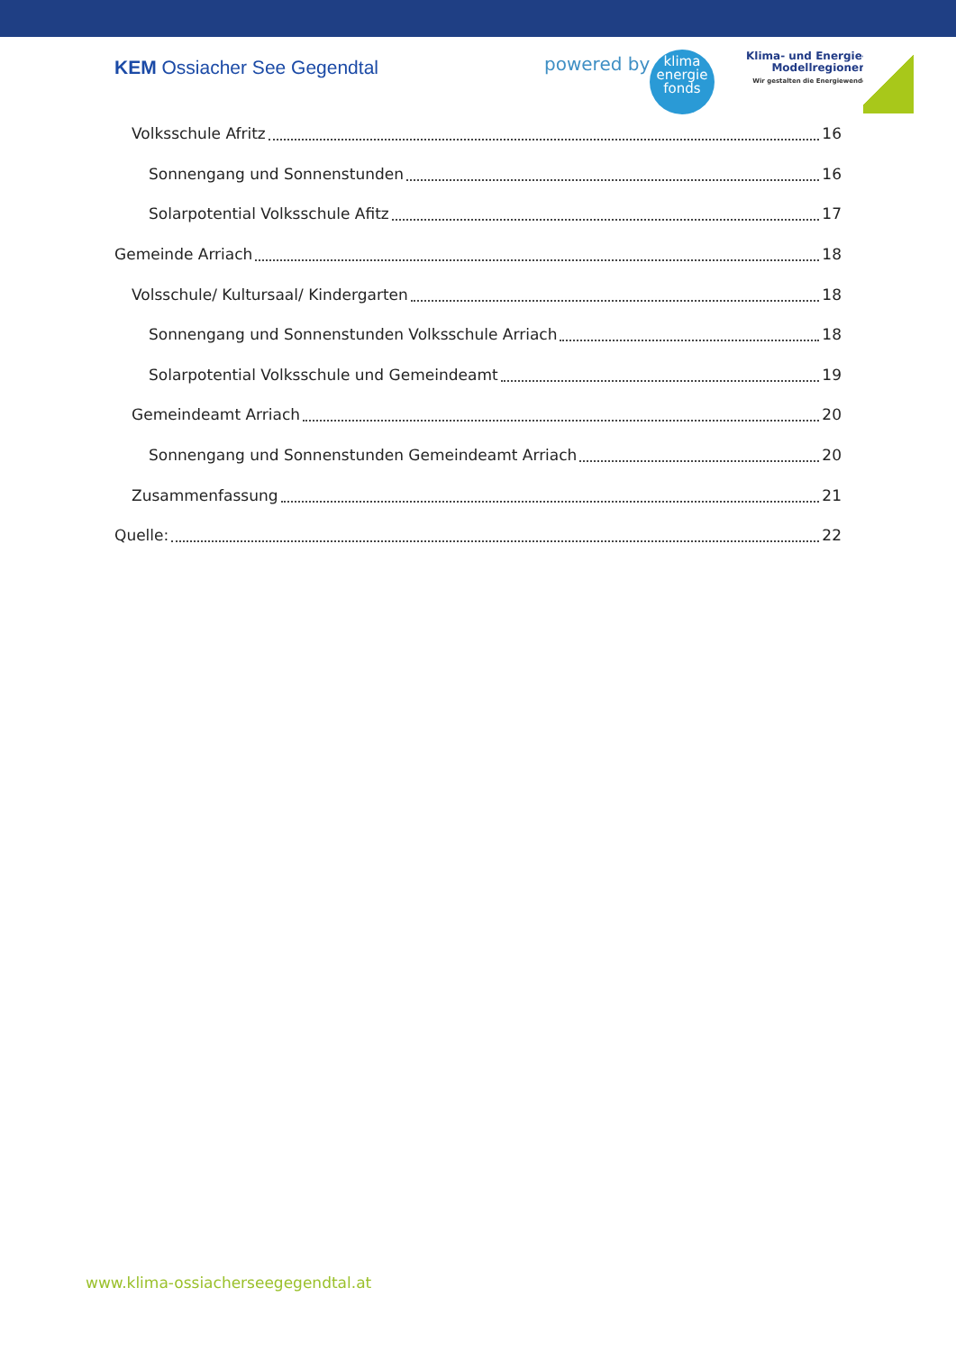KEM Ossiacher See Gegendtal
powered by
klima
energie
fonds
Klima- und Energie-
Modellregionen
Wir gestalten die Energiewende
Volksschule Afritz 16
Sonnengang und Sonnenstunden 16
Solarpotential Volksschule Afitz 17
Gemeinde Arriach 18
Volsschule/ Kultursaal/ Kindergarten 18
Sonnengang und Sonnenstunden Volksschule Arriach 18
Solarpotential Volksschule und Gemeindeamt 19
Gemeindeamt Arriach 20
Sonnengang und Sonnenstunden Gemeindeamt Arriach 20
Zusammenfassung 21
Quelle: 22
www.klima-ossiacherseegegendtal.at